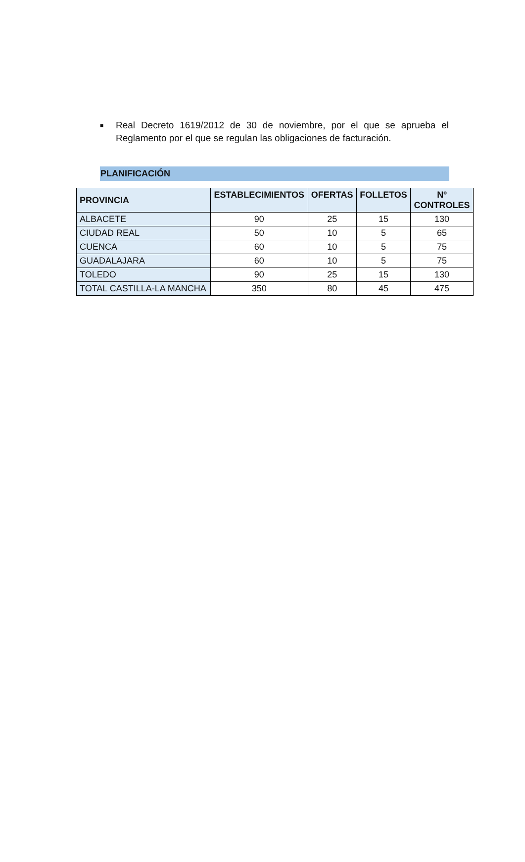■
Real Decreto 1619/2012 de 30 de noviembre, por el que se aprueba el Reglamento por el que se regulan las obligaciones de facturación.
PLANIFICACIÓN
| PROVINCIA | ESTABLECIMIENTOS | OFERTAS | FOLLETOS | Nº CONTROLES |
| --- | --- | --- | --- | --- |
| ALBACETE | 90 | 25 | 15 | 130 |
| CIUDAD REAL | 50 | 10 | 5 | 65 |
| CUENCA | 60 | 10 | 5 | 75 |
| GUADALAJARA | 60 | 10 | 5 | 75 |
| TOLEDO | 90 | 25 | 15 | 130 |
| TOTAL CASTILLA-LA MANCHA | 350 | 80 | 45 | 475 |